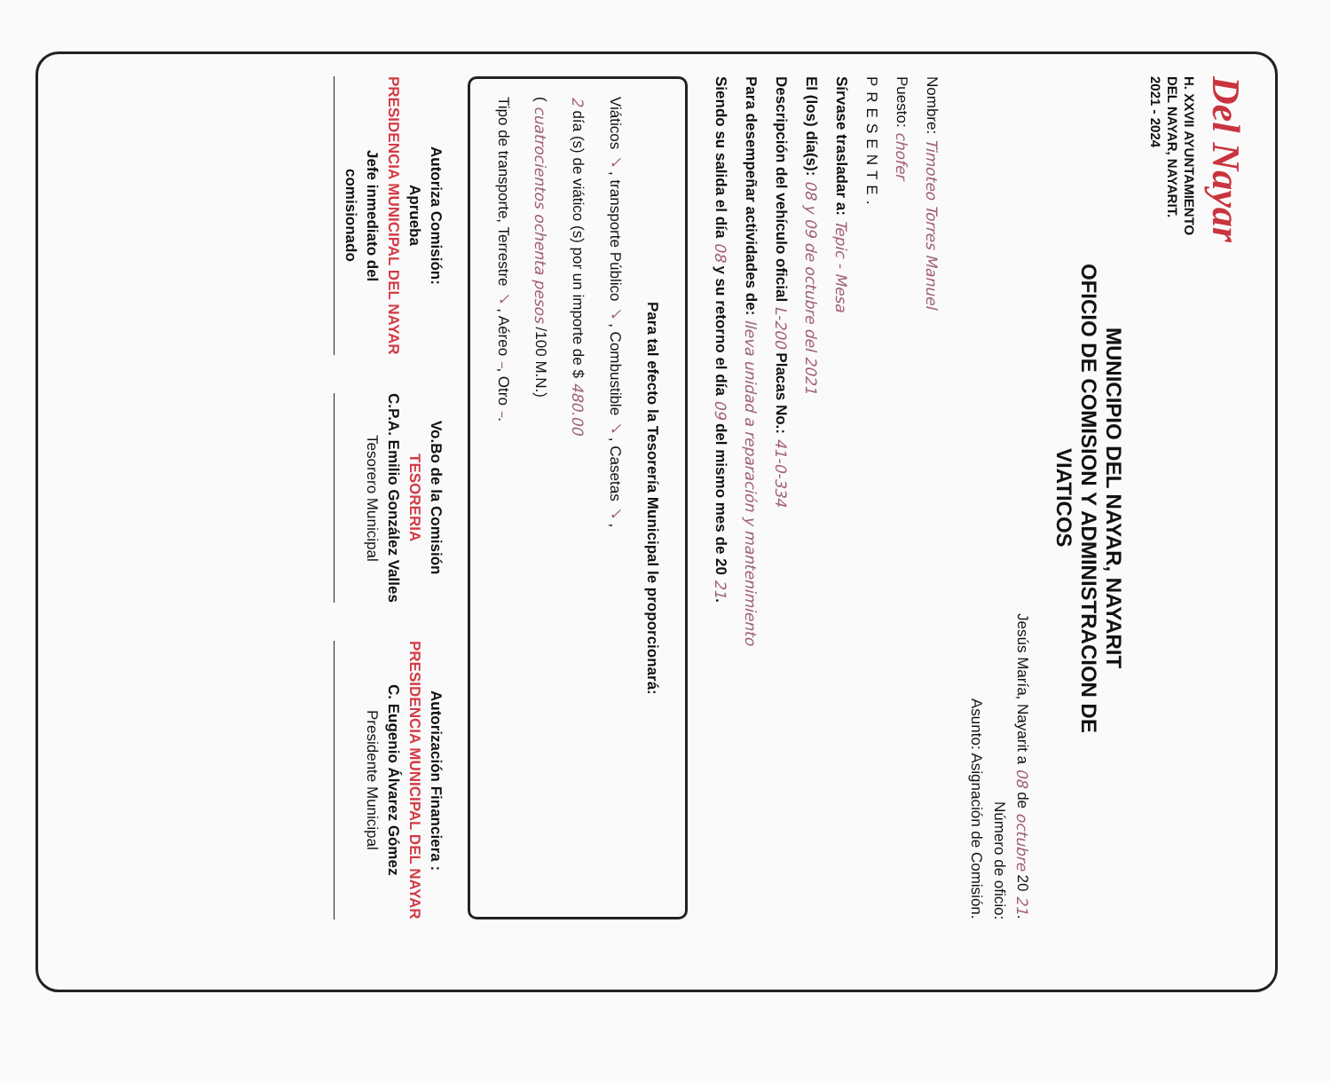Del Nayar
H. XXVII AYUNTAMIENTO
DEL NAYAR, NAYARIT.
2021 - 2024
MUNICIPIO DEL NAYAR, NAYARIT
OFICIO DE COMISION Y ADMINISTRACION DE
VIATICOS
Jesús María, Nayarit a 08 de octubre 20 21.
Número de oficio:
Asunto: Asignación de Comisión.
Nombre: Timoteo Torres Manuel
Puesto: chofer
PRESENTE.
Sírvase trasladar a: Tepic - Mesa
El (los) día(s): 08 y 09 de octubre del 2021
Descripción del vehículo oficial L-200 Placas No.: 41-0-334
Para desempeñar actividades de: lleva unidad a reparación y mantenimiento
Siendo su salida el día 08 y su retorno el día 09 del mismo mes de 20 21.
Para tal efecto la Tesorería Municipal le proporcionará:
Viáticos ✓, transporte Público ✓, Combustible ✓, Casetas ✓,
2 día (s) de viático (s) por un importe de $ 480.00
( cuatrocientos ochenta pesos /100 M.N.)
Tipo de transporte, Terrestre ✓, Aéreo –, Otro –.
Autoriza Comisión:
Aprueba
PRESIDENCIA MUNICIPAL DEL NAYAR
Jefe inmediato del
comisionado
Vo.Bo de la Comisión
TESORERIA
C.P.A. Emilio González Valles
Tesorero Municipal
Autorización Financiera :
PRESIDENCIA MUNICIPAL DEL NAYAR
C. Eugenio Álvarez Gómez
Presidente Municipal